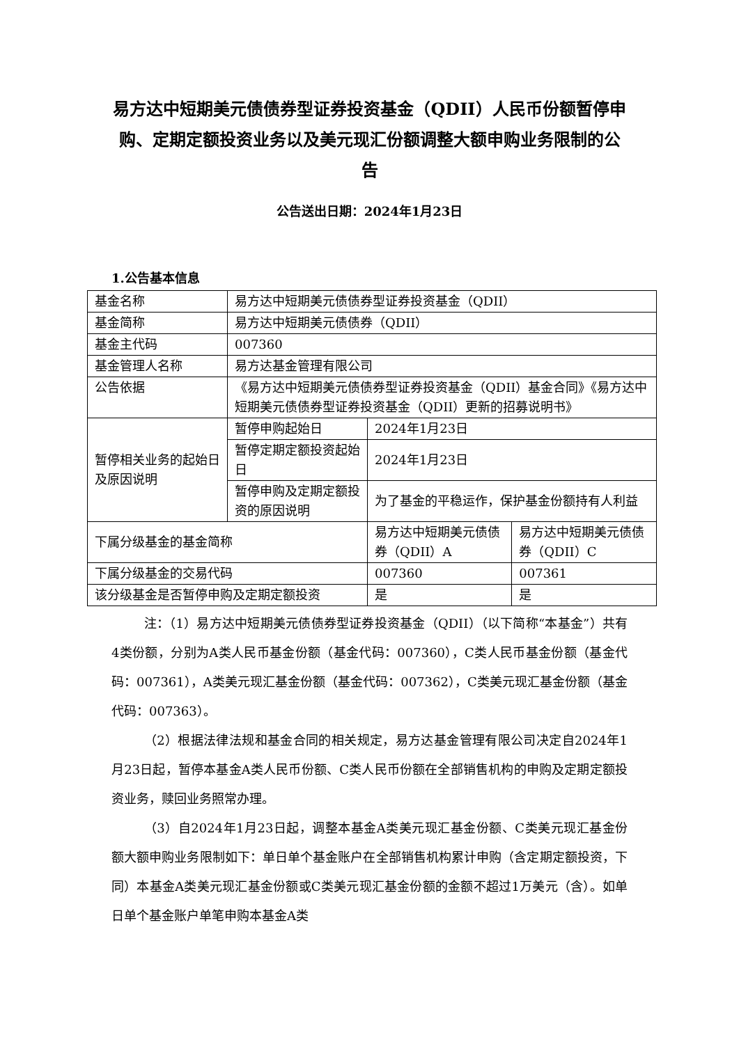易方达中短期美元债债券型证券投资基金（QDII）人民币份额暂停申购、定期定额投资业务以及美元现汇份额调整大额申购业务限制的公告
公告送出日期：2024年1月23日
1.公告基本信息
| 基金名称 | 易方达中短期美元债债券型证券投资基金（QDII） | | |
| 基金简称 | 易方达中短期美元债债券（QDII） | | |
| 基金主代码 | 007360 | | |
| 基金管理人名称 | 易方达基金管理有限公司 | | |
| 公告依据 | 《易方达中短期美元债债券型证券投资基金（QDII）基金合同》《易方达中短期美元债债券型证券投资基金（QDII）更新的招募说明书》 | | |
| 暂停相关业务的起始日及原因说明 | 暂停申购起始日 | 2024年1月23日 | |
| | 暂停定期定额投资起始日 | 2024年1月23日 | |
| | 暂停申购及定期定额投资的原因说明 | 为了基金的平稳运作，保护基金份额持有人利益 | |
| 下属分级基金的基金简称 | | 易方达中短期美元债债券（QDII）A | 易方达中短期美元债债券（QDII）C |
| 下属分级基金的交易代码 | | 007360 | 007361 |
| 该分级基金是否暂停申购及定期定额投资 | | 是 | 是 |
注：（1）易方达中短期美元债债券型证券投资基金（QDII）（以下简称“本基金”）共有4类份额，分别为A类人民币基金份额（基金代码：007360），C类人民币基金份额（基金代码：007361），A类美元现汇基金份额（基金代码：007362），C类美元现汇基金份额（基金代码：007363）。
（2）根据法律法规和基金合同的相关规定，易方达基金管理有限公司决定自2024年1月23日起，暂停本基金A类人民币份额、C类人民币份额在全部销售机构的申购及定期定额投资业务，赎回业务照常办理。
（3）自2024年1月23日起，调整本基金A类美元现汇基金份额、C类美元现汇基金份额大额申购业务限制如下：单日单个基金账户在全部销售机构累计申购（含定期定额投资，下同）本基金A类美元现汇基金份额或C类美元现汇基金份额的金额不超过1万美元（含）。如单日单个基金账户单笔申购本基金A类